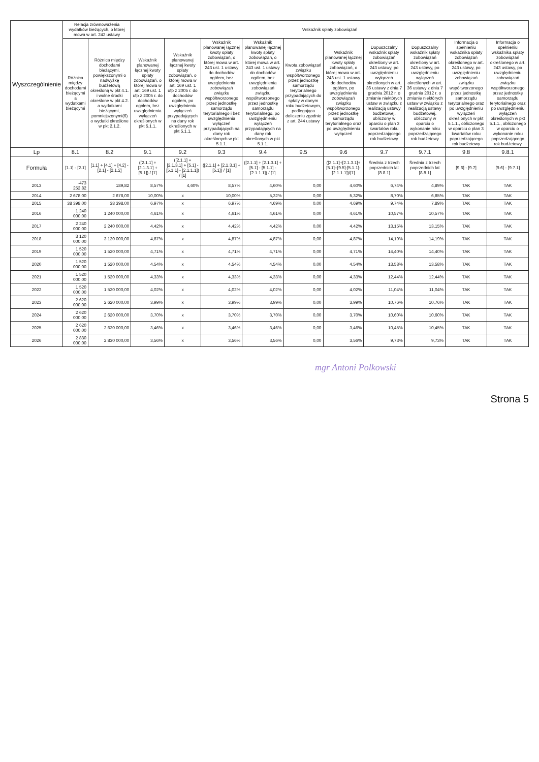| Wyszczególnienie | Relacja zrównoważenia wydatków bieżących, o której mowa w art. 242 ustawy | | Wskaźnik spłaty zobowiązań | | | | | | | | | |
| --- | --- | --- | --- | --- | --- | --- | --- | --- | --- | --- | --- | --- |
| | Różnica między dochodami bieżącymi a wydatkami bieżącymi | Różnica między dochodami bieżącymi, powiększonymi o nadwyżkę budżetową określoną w pkt 4.1. i wolne środki określone w pkt 4.2. a wydatkami bieżącymi, pomniejszonymi(6) o wydatki określone w pkt 2.1.2. | Wskaźnik planowanej łącznej kwoty spłaty zobowiązań, o której mowa w art. 169 ust. 1 ufp z 2005 r. do dochodów ogółem, bez uwzględnienia wyłączeń określonych w pkt 5.1.1. | Wskaźnik planowanej łącznej kwoty spłaty zobowiązań, o której mowa w art. 169 ust. 1 ufp z 2005 r. do dochodów ogółem, po uwzględnieniu wyłączeń przypadających na dany rok określonych w pkt 5.1.1. | Wskaźnik planowanej łącznej kwoty spłaty zobowiązań, o której mowa w art. 243 ust. 1 ustawy do dochodów ogółem, bez uwzględnienia zobowiązań związku współtworzonego przez jednostkę samorządu terytorialnego i bez uwzględnienia wyłączeń przypadających na dany rok określonych w pkt 5.1.1. | Wskaźnik planowanej łącznej kwoty spłaty zobowiązań, o której mowa w art. 243 ust. 1 ustawy do dochodów ogółem, bez uwzględnienia zobowiązań związku współtworzonego przez jednostkę samorządu terytorialnego, po uwzględnieniu wyłączeń przypadających na dany rok określonych w pkt 5.1.1. | Kwota zobowiązań związku współtworzonego przez jednostkę samorządu terytorialnego przypadających do spłaty w danym roku budżetowym, podlegająca doliczeniu zgodnie z art. 244 ustawy | Wskaźnik planowanej łącznej kwoty spłaty zobowiązań, o której mowa w art. 243 ust. 1 ustawy do dochodów ogółem, po uwzględnieniu zobowiązań związku współtworzonego przez jednostkę samorządu terytorialnego oraz po uwzględnieniu wyłączeń | Dopuszczalny wskaźnik spłaty zobowiązań określony w art. 243 ustawy, po uwzględnieniu wyłączeń określonych w art. 36 ustawy z dnia 7 grudnia 2012 r. o zmianie niektórych ustaw w związku z realizacją ustawy budżetowej, obliczony w oparciu o plan 3 kwartałów roku poprzedzającego rok budżetowy | Dopuszczalny wskaźnik spłaty zobowiązań określony w art. 243 ustawy, po uwzględnieniu wyłączeń określonych w art. 36 ustawy z dnia 7 grudnia 2012 r. o zmianie niektórych ustaw w związku z realizacją ustawy budżetowej, obliczony w oparciu o wykonanie roku poprzedzającego rok budżetowy | Informacja o spełnieniu wskaźnika spłaty zobowiązań określonego w art. 243 ustawy, po uwzględnieniu zobowiązań związku współtworzonego przez jednostkę samorządu terytorialnego oraz po uwzględnieniu wyłączeń określonych w pkt 5.1.1., obliczonego w oparciu o plan 3 kwartałów roku poprzedzającego rok budżetowy | Informacja o spełnieniu wskaźnika spłaty zobowiązań określonego w art. 243 ustawy, po uwzględnieniu zobowiązań związku współtworzonego przez jednostkę samorządu terytorialnego oraz po uwzględnieniu wyłączeń określonych w pkt 5.1.1., obliczonego w oparciu o wykonanie roku poprzedzającego rok budżetowy |
| Lp | 8.1 | 8.2 | 9.1 | 9.2 | 9.3 | 9.4 | 9.5 | 9.6 | 9.7 | 9.7.1 | 9.8 | 9.8.1 |
| Formuła | [1.1] - [2.1] | [1.1] + [4.1] + [4.2] - [2.1] - [2.1.2] | ([2.1.1] + [2.1.3.1] + [5.1]) / [1] | ([2.1.1] + [2.1.3.1] + [5.1] - [5.1.1] - [2.1.1.1]) / [1] | ([2.1.1] + [2.1.3.1] + [5.1]) / [1] | ([2.1.1] + [2.1.3.1] + [5.1] - [5.1.1] - [2.1.1.1]) / [1] | | ([2.1.1]+[2.1.3.1]+[5.1]+[9.5]-[5.1.1]-[2.1.1.1])/[1] | Średnia z trzech poprzednich lat [8.8.1] | Średnia z trzech poprzednich lat [8.8.1] | [9.6] - [9.7] | [9.6] - [9.7.1] |
| 2013 | -473 252,82 | 189,82 | 8,57% | 4,60% | 8,57% | 4,60% | 0,00 | 4,60% | 6,74% | 4,89% | TAK | TAK |
| 2014 | 2 678,00 | 2 678,00 | 10,00% | x | 10,00% | 5,32% | 0,00 | 5,32% | 8,70% | 6,85% | TAK | TAK |
| 2015 | 38 398,00 | 38 398,00 | 6,97% | x | 6,97% | 4,69% | 0,00 | 4,69% | 9,74% | 7,89% | TAK | TAK |
| 2016 | 1 240 000,00 | 1 240 000,00 | 4,61% | x | 4,61% | 4,61% | 0,00 | 4,61% | 10,57% | 10,57% | TAK | TAK |
| 2017 | 2 240 000,00 | 2 240 000,00 | 4,42% | x | 4,42% | 4,42% | 0,00 | 4,42% | 13,15% | 13,15% | TAK | TAK |
| 2018 | 3 120 000,00 | 3 120 000,00 | 4,87% | x | 4,87% | 4,87% | 0,00 | 4,87% | 14,19% | 14,19% | TAK | TAK |
| 2019 | 1 520 000,00 | 1 520 000,00 | 4,71% | x | 4,71% | 4,71% | 0,00 | 4,71% | 14,40% | 14,40% | TAK | TAK |
| 2020 | 1 520 000,00 | 1 520 000,00 | 4,54% | x | 4,54% | 4,54% | 0,00 | 4,54% | 13,58% | 13,58% | TAK | TAK |
| 2021 | 1 520 000,00 | 1 520 000,00 | 4,33% | x | 4,33% | 4,33% | 0,00 | 4,33% | 12,44% | 12,44% | TAK | TAK |
| 2022 | 1 520 000,00 | 1 520 000,00 | 4,02% | x | 4,02% | 4,02% | 0,00 | 4,02% | 11,04% | 11,04% | TAK | TAK |
| 2023 | 2 620 000,00 | 2 620 000,00 | 3,99% | x | 3,99% | 3,99% | 0,00 | 3,99% | 10,76% | 10,76% | TAK | TAK |
| 2024 | 2 620 000,00 | 2 620 000,00 | 3,70% | x | 3,70% | 3,70% | 0,00 | 3,70% | 10,60% | 10,60% | TAK | TAK |
| 2025 | 2 620 000,00 | 2 620 000,00 | 3,46% | x | 3,46% | 3,46% | 0,00 | 3,46% | 10,45% | 10,45% | TAK | TAK |
| 2026 | 2 830 000,00 | 2 830 000,00 | 3,56% | x | 3,56% | 3,56% | 0,00 | 3,56% | 9,73% | 9,73% | TAK | TAK |
mgr Antoni Polkowski
Strona 5